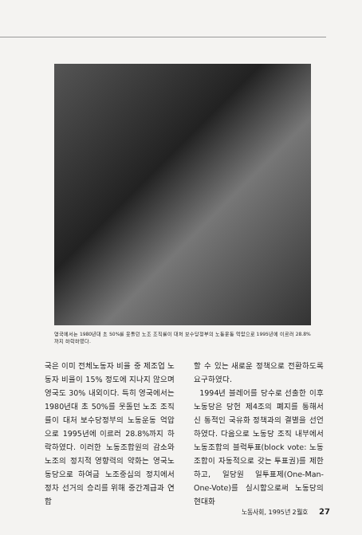영국에서는 1980년대 초 50%를 웃돌던 노조 조직률이 대처 보수당정부의 노동운동 억압으로 1995년에 이르러 28.8%까지 하락하였다.
국은 이미 전체노동자 비율 중 제조업 노동자 비율이 15% 정도에 지나지 않으며 영국도 30% 내외이다. 특히 영국에서는 1980년대 초 50%를 웃돌던 노조 조직률이 대처 보수당정부의 노동운동 억압으로 1995년에 이르러 28.8%까지 하락하였다. 이러한 노동조합원의 감소와 노조의 정치적 영향력의 약화는 영국노동당으로 하여금 노조중심의 정치에서 정차 선거의 승리를 위해 중간계급과 연합
할 수 있는 새로운 정책으로 전환하도록 요구하였다.
1994년 블레어를 당수로 선출한 이후 노동당은 당헌 제4조의 폐지를 통해서 신 통적인 국유화 정책과의 결별을 선언하였다. 다음으로 노동당 조직 내부에서 노동조합의 블럭투표(block vote: 노동조합이 자동적으로 갖는 투표권)를 제한하고, 일당원 일투표제(One-Man-One-Vote)를 실시함으로써 노동당의 현대화
노동사회, 1995년 2월호 27